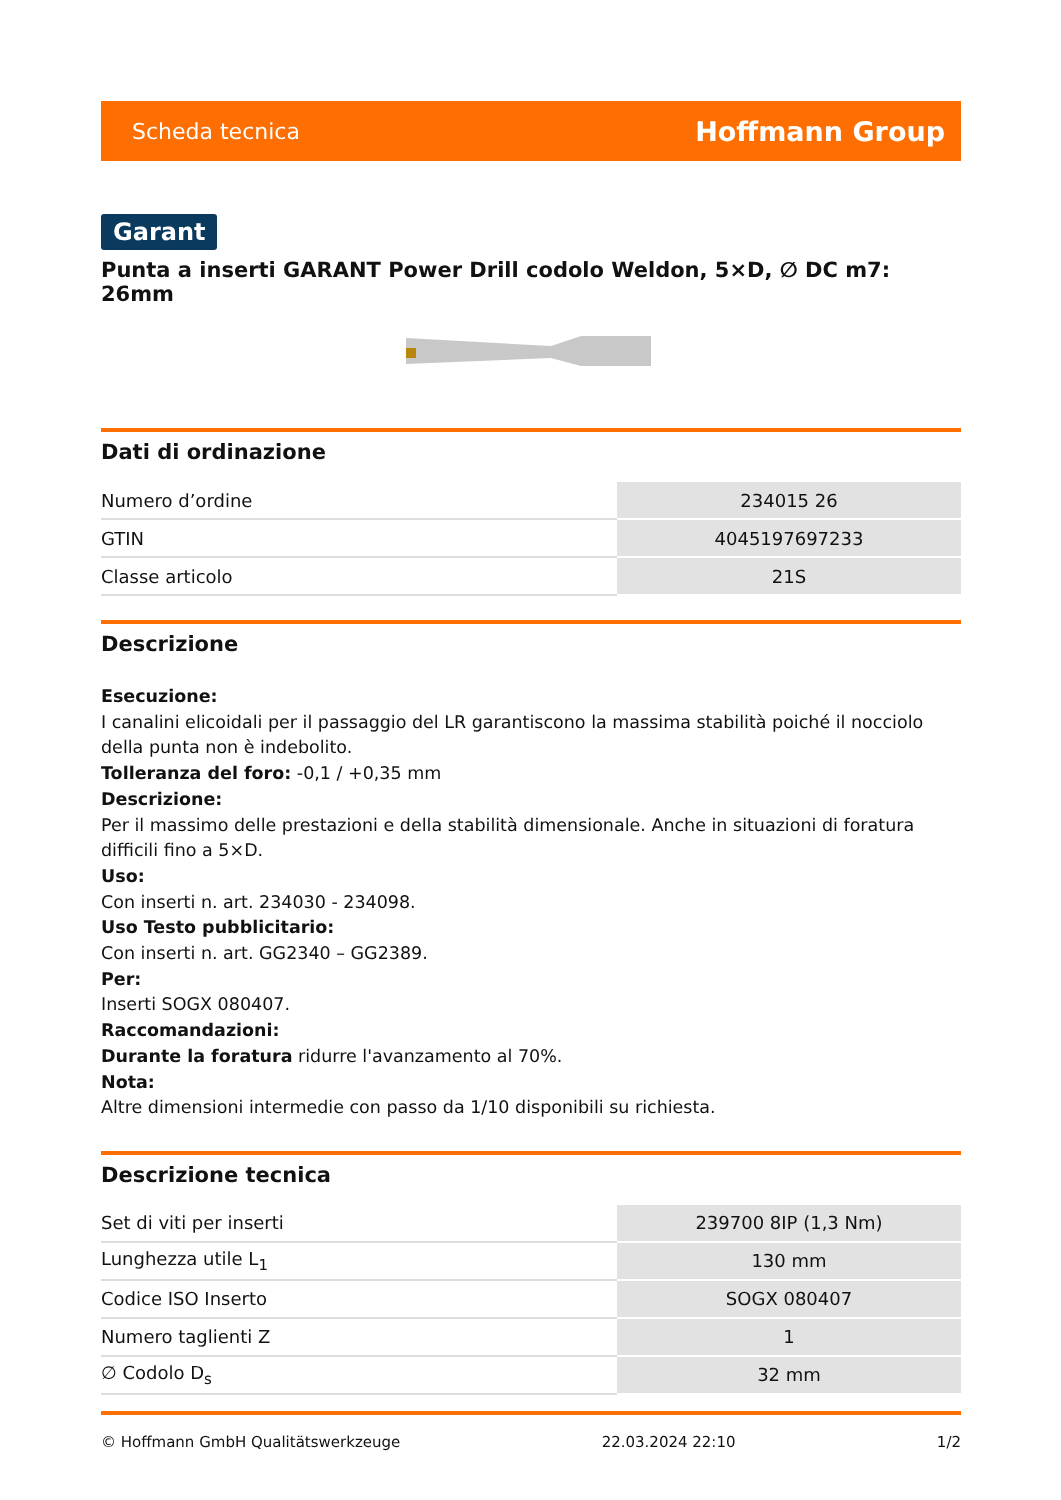Scheda tecnica Hoffmann Group
Garant
Punta a inserti GARANT Power Drill codolo Weldon, 5×D, ∅ DC m7: 26mm
Dati di ordinazione
| Numero d’ordine | 234015 26 |
| GTIN | 4045197697233 |
| Classe articolo | 21S |
Descrizione
Esecuzione:
I canalini elicoidali per il passaggio del LR garantiscono la massima stabilità poiché il nocciolo della punta non è indebolito.
Tolleranza del foro: -0,1 / +0,35 mm
Descrizione:
Per il massimo delle prestazioni e della stabilità dimensionale. Anche in situazioni di foratura difficili fino a 5×D.
Uso:
Con inserti n. art. 234030 - 234098.
Uso Testo pubblicitario:
Con inserti n. art. GG2340 – GG2389.
Per:
Inserti SOGX 080407.
Raccomandazioni:
Durante la foratura ridurre l'avanzamento al 70%.
Nota:
Altre dimensioni intermedie con passo da 1/10 disponibili su richiesta.
Descrizione tecnica
| Set di viti per inserti | 239700 8IP (1,3 Nm) |
| Lunghezza utile L<sub>1</sub> | 130 mm |
| Codice ISO Inserto | SOGX 080407 |
| Numero taglienti Z | 1 |
| ∅ Codolo D<sub>s</sub> | 32 mm |
© Hoffmann GmbH Qualitätswerkzeuge 22.03.2024 22:10 1/2